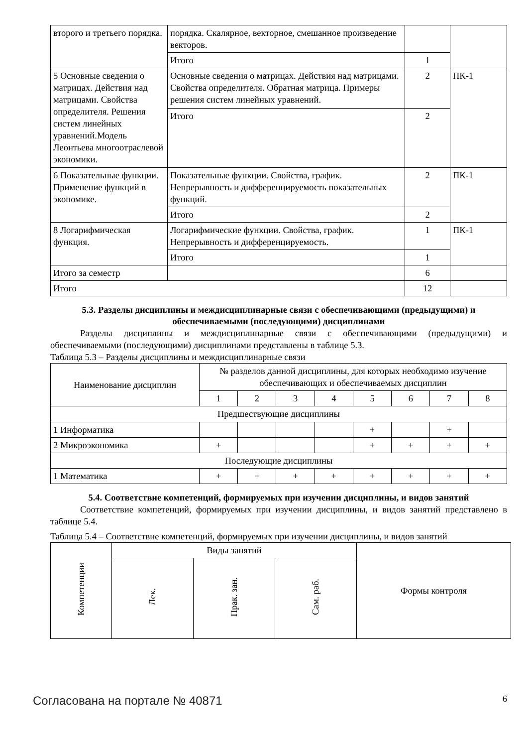| второго и третьего порядка. | порядка. Скалярное, векторное, смешанное произведение векторов. | | |
| | Итого | 1 | |
| 5 Основные сведения о матрицах. Действия над матрицами. Свойства определителя. Решения систем линейных уравнений.Модель Леонтьева многоотраслевой экономики. | Основные сведения о матрицах. Действия над матрицами. Свойства определителя. Обратная матрица. Примеры решения систем линейных уравнений. | 2 | ПК-1 |
| | Итого | 2 | |
| 6 Показательные функции. Применение функций в экономике. | Показательные функции. Свойства, график. Непрерывность и дифференцируемость показательных функций. | 2 | ПК-1 |
| | Итого | 2 | |
| 8 Логарифмическая функция. | Логарифмические функции. Свойства, график. Непрерывность и дифференцируемость. | 1 | ПК-1 |
| | Итого | 1 | |
| Итого за семестр | | 6 | |
| Итого | | 12 | |
5.3. Разделы дисциплины и междисциплинарные связи с обеспечивающими (предыдущими) и обеспечиваемыми (последующими) дисциплинами
Разделы дисциплины и междисциплинарные связи с обеспечивающими (предыдущими) и обеспечиваемыми (последующими) дисциплинами представлены в таблице 5.3.
Таблица 5.3 – Разделы дисциплины и междисциплинарные связи
| Наименование дисциплин | № разделов данной дисциплины, для которых необходимо изучение обеспечивающих и обеспечиваемых дисциплин | | | | | | | |
| | 1 | 2 | 3 | 4 | 5 | 6 | 7 | 8 |
| Предшествующие дисциплины | | | | | | | | |
| 1 Информатика | | | | | + | | + | |
| 2 Микроэкономика | + | | | | + | + | + | + |
| Последующие дисциплины | | | | | | | | |
| 1 Математика | + | + | + | + | + | + | + | + |
5.4. Соответствие компетенций, формируемых при изучении дисциплины, и видов занятий
Соответствие компетенций, формируемых при изучении дисциплины, и видов занятий представлено в таблице 5.4.
Таблица 5.4 – Соответствие компетенций, формируемых при изучении дисциплины, и видов занятий
| Компетенции | Виды занятий | | | Формы контроля |
| | Лек. | Прак. зан. | Сам. раб. | |
Согласована на портале № 40871 6